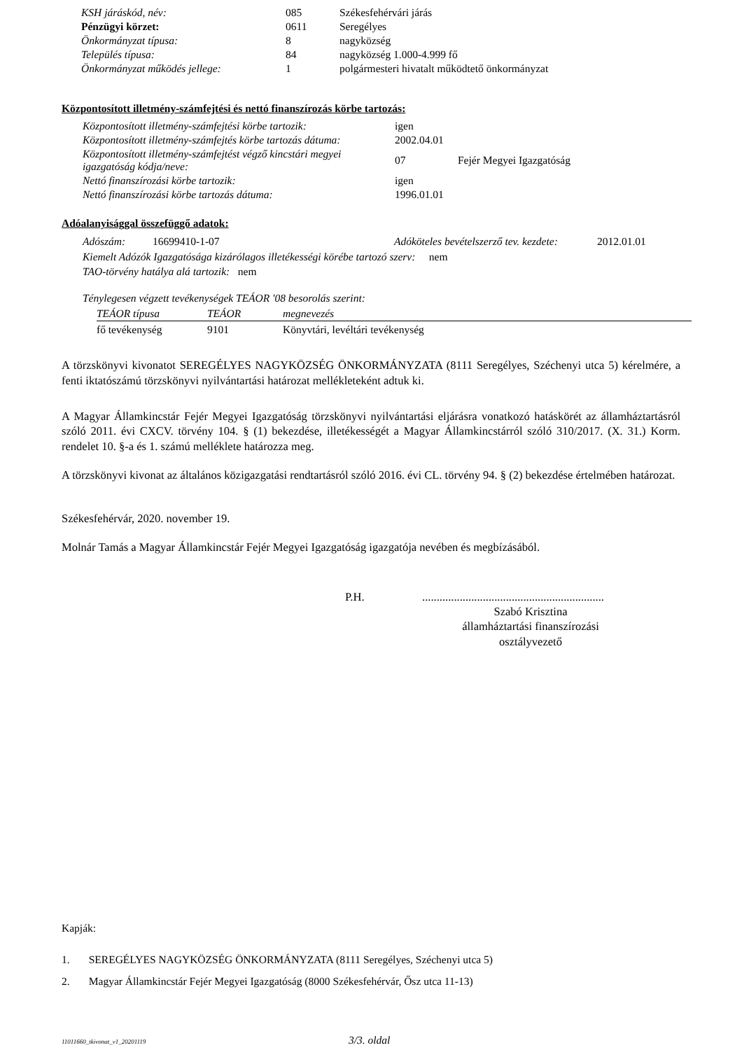| KSH járáskód, név: | 085 | Székesfehérvári járás |
| Pénzügyi körzet: | 0611 | Seregélyes |
| Önkormányzat típusa: | 8 | nagyközség |
| Település típusa: | 84 | nagyközség 1.000-4.999 fő |
| Önkormányzat működés jellege: | 1 | polgármesteri hivatalt működtető önkormányzat |
Központosított illetmény-számfejtési és nettó finanszírozás körbe tartozás:
| Központosított illetmény-számfejtési körbe tartozik: | igen | |
| Központosított illetmény-számfejtés körbe tartozás dátuma: | 2002.04.01 | |
| Központosított illetmény-számfejtést végző kincstári megyei igazgatóság kódja/neve: | 07 | Fejér Megyei Igazgatóság |
| Nettó finanszírozási körbe tartozik: | igen | |
| Nettó finanszírozási körbe tartozás dátuma: | 1996.01.01 | |
Adóalanyisággal összefüggő adatok:
Adószám: 16699410-1-07 Adóköteles bevételszerző tev. kezdete: 2012.01.01
Kiemelt Adózók Igazgatósága kizárólagos illetékességi körébe tartozó szerv: nem
TAO-törvény hatálya alá tartozik: nem
Ténylegesen végzett tevékenységek TEÁOR '08 besorolás szerint:
| TEÁOR típusa | TEÁOR | megnevezés |
| --- | --- | --- |
| fő tevékenység | 9101 | Könyvtári, levéltári tevékenység |
A törzskönyvi kivonatot SEREGÉLYES NAGYKÖZSÉG ÖNKORMÁNYZATA (8111 Seregélyes, Széchenyi utca 5) kérelmére, a fenti iktatószámú törzskönyvi nyilvántartási határozat mellékleteként adtuk ki.
A Magyar Államkincstár Fejér Megyei Igazgatóság törzskönyvi nyilvántartási eljárásra vonatkozó hatáskörét az államháztartásról szóló 2011. évi CXCV. törvény 104. § (1) bekezdése, illetékességét a Magyar Államkincstárról szóló 310/2017. (X. 31.) Korm. rendelet 10. §-a és 1. számú melléklete határozza meg.
A törzskönyvi kivonat az általános közigazgatási rendtartásról szóló 2016. évi CL. törvény 94. § (2) bekezdése értelmében határozat.
Székesfehérvár, 2020. november 19.
Molnár Tamás a Magyar Államkincstár Fejér Megyei Igazgatóság igazgatója nevében és megbízásából.
P.H................................................................
Szabó Krisztina
államháztartási finanszírozási
osztályvezető
Kapják:
1. SEREGÉLYES NAGYKÖZSÉG ÖNKORMÁNYZATA (8111 Seregélyes, Széchenyi utca 5)
2. Magyar Államkincstár Fejér Megyei Igazgatóság (8000 Székesfehérvár, Ősz utca 11-13)
11011660_tkivonat_v1_20201119 3/3. oldal